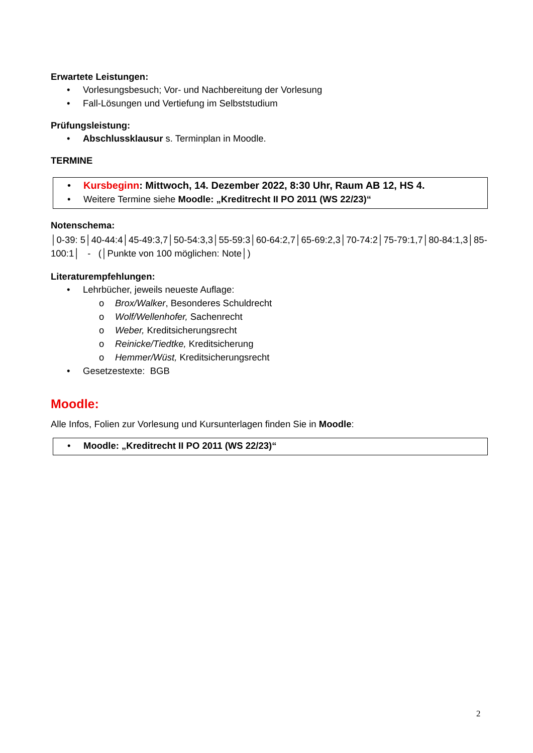Erwartete Leistungen:
• Vorlesungsbesuch; Vor- und Nachbereitung der Vorlesung
• Fall-Lösungen und Vertiefung im Selbststudium
Prüfungsleistung:
• Abschlussklausur s. Terminplan in Moodle.
TERMINE
• Kursbeginn: Mittwoch, 14. Dezember 2022, 8:30 Uhr, Raum AB 12, HS 4.
• Weitere Termine siehe Moodle: „Kreditrecht II PO 2011 (WS 22/23)“
Notenschema:
│0-39: 5│40-44:4│45-49:3,7│50-54:3,3│55-59:3│60-64:2,7│65-69:2,3│70-74:2│75-79:1,7│80-84:1,3│85-100:1│ - (│Punkte von 100 möglichen: Note│)
Literaturempfehlungen:
• Lehrbücher, jeweils neueste Auflage:
o Brox/Walker, Besonderes Schuldrecht
o Wolf/Wellenhofer, Sachenrecht
o Weber, Kreditsicherungsrecht
o Reinicke/Tiedtke, Kreditsicherung
o Hemmer/Wüst, Kreditsicherungsrecht
• Gesetzestexte: BGB
Moodle:
Alle Infos, Folien zur Vorlesung und Kursunterlagen finden Sie in Moodle:
• Moodle: „Kreditrecht II PO 2011 (WS 22/23)“
2